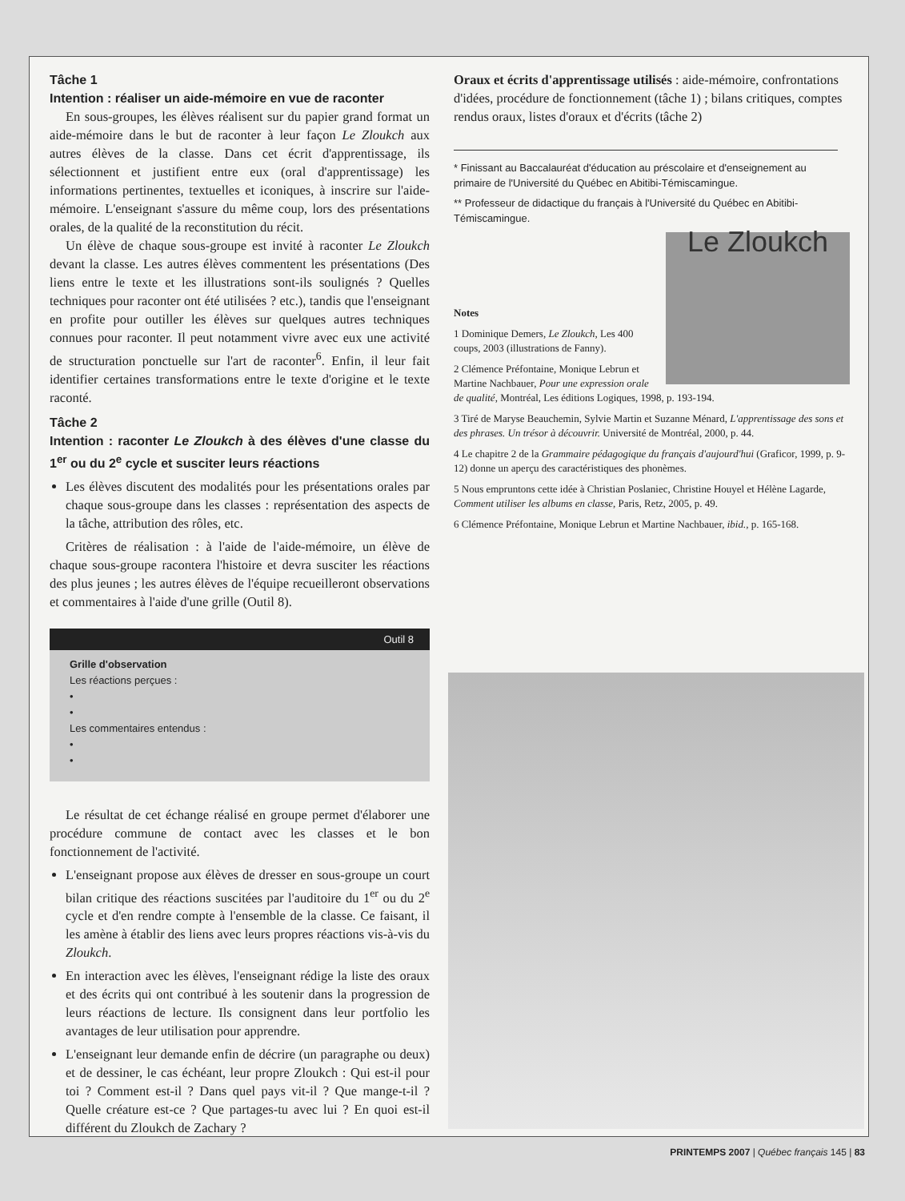Tâche 1
Intention : réaliser un aide-mémoire en vue de raconter
En sous-groupes, les élèves réalisent sur du papier grand format un aide-mémoire dans le but de raconter à leur façon Le Zloukch aux autres élèves de la classe. Dans cet écrit d'apprentissage, ils sélectionnent et justifient entre eux (oral d'apprentissage) les informations pertinentes, textuelles et iconiques, à inscrire sur l'aide-mémoire. L'enseignant s'assure du même coup, lors des présentations orales, de la qualité de la reconstitution du récit.
Un élève de chaque sous-groupe est invité à raconter Le Zloukch devant la classe. Les autres élèves commentent les présentations (Des liens entre le texte et les illustrations sont-ils soulignés ? Quelles techniques pour raconter ont été utilisées ? etc.), tandis que l'enseignant en profite pour outiller les élèves sur quelques autres techniques connues pour raconter. Il peut notamment vivre avec eux une activité de structuration ponctuelle sur l'art de raconter<sup>6</sup>. Enfin, il leur fait identifier certaines transformations entre le texte d'origine et le texte raconté.
Tâche 2
Intention : raconter Le Zloukch à des élèves d'une classe du 1<sup>er</sup> ou du 2<sup>e</sup> cycle et susciter leurs réactions
Les élèves discutent des modalités pour les présentations orales par chaque sous-groupe dans les classes : représentation des aspects de la tâche, attribution des rôles, etc.
Critères de réalisation : à l'aide de l'aide-mémoire, un élève de chaque sous-groupe racontera l'histoire et devra susciter les réactions des plus jeunes ; les autres élèves de l'équipe recueilleront observations et commentaires à l'aide d'une grille (Outil 8).
Outil 8
Grille d'observation
Les réactions perçues :
•
•
Les commentaires entendus :
•
•
Le résultat de cet échange réalisé en groupe permet d'élaborer une procédure commune de contact avec les classes et le bon fonctionnement de l'activité.
L'enseignant propose aux élèves de dresser en sous-groupe un court bilan critique des réactions suscitées par l'auditoire du 1<sup>er</sup> ou du 2<sup>e</sup> cycle et d'en rendre compte à l'ensemble de la classe. Ce faisant, il les amène à établir des liens avec leurs propres réactions vis-à-vis du Zloukch.
En interaction avec les élèves, l'enseignant rédige la liste des oraux et des écrits qui ont contribué à les soutenir dans la progression de leurs réactions de lecture. Ils consignent dans leur portfolio les avantages de leur utilisation pour apprendre.
L'enseignant leur demande enfin de décrire (un paragraphe ou deux) et de dessiner, le cas échéant, leur propre Zloukch : Qui est-il pour toi ? Comment est-il ? Dans quel pays vit-il ? Que mange-t-il ? Quelle créature est-ce ? Que partages-tu avec lui ? En quoi est-il différent du Zloukch de Zachary ?
Oraux et écrits d'apprentissage utilisés : aide-mémoire, confrontations d'idées, procédure de fonctionnement (tâche 1) ; bilans critiques, comptes rendus oraux, listes d'oraux et d'écrits (tâche 2)
* Finissant au Baccalauréat d'éducation au préscolaire et d'enseignement au primaire de l'Université du Québec en Abitibi-Témiscamingue.
** Professeur de didactique du français à l'Université du Québec en Abitibi-Témiscamingue.
Le Zloukch
Notes
1 Dominique Demers, Le Zloukch, Les 400 coups, 2003 (illustrations de Fanny).
2 Clémence Préfontaine, Monique Lebrun et Martine Nachbauer, Pour une expression orale de qualité, Montréal, Les éditions Logiques, 1998, p. 193-194.
3 Tiré de Maryse Beauchemin, Sylvie Martin et Suzanne Ménard, L'apprentissage des sons et des phrases. Un trésor à découvrir. Université de Montréal, 2000, p. 44.
4 Le chapitre 2 de la Grammaire pédagogique du français d'aujourd'hui (Graficor, 1999, p. 9-12) donne un aperçu des caractéristiques des phonèmes.
5 Nous empruntons cette idée à Christian Poslaniec, Christine Houyel et Hélène Lagarde, Comment utiliser les albums en classe, Paris, Retz, 2005, p. 49.
6 Clémence Préfontaine, Monique Lebrun et Martine Nachbauer, ibid., p. 165-168.
PRINTEMPS 2007 | Québec français 145 | 83